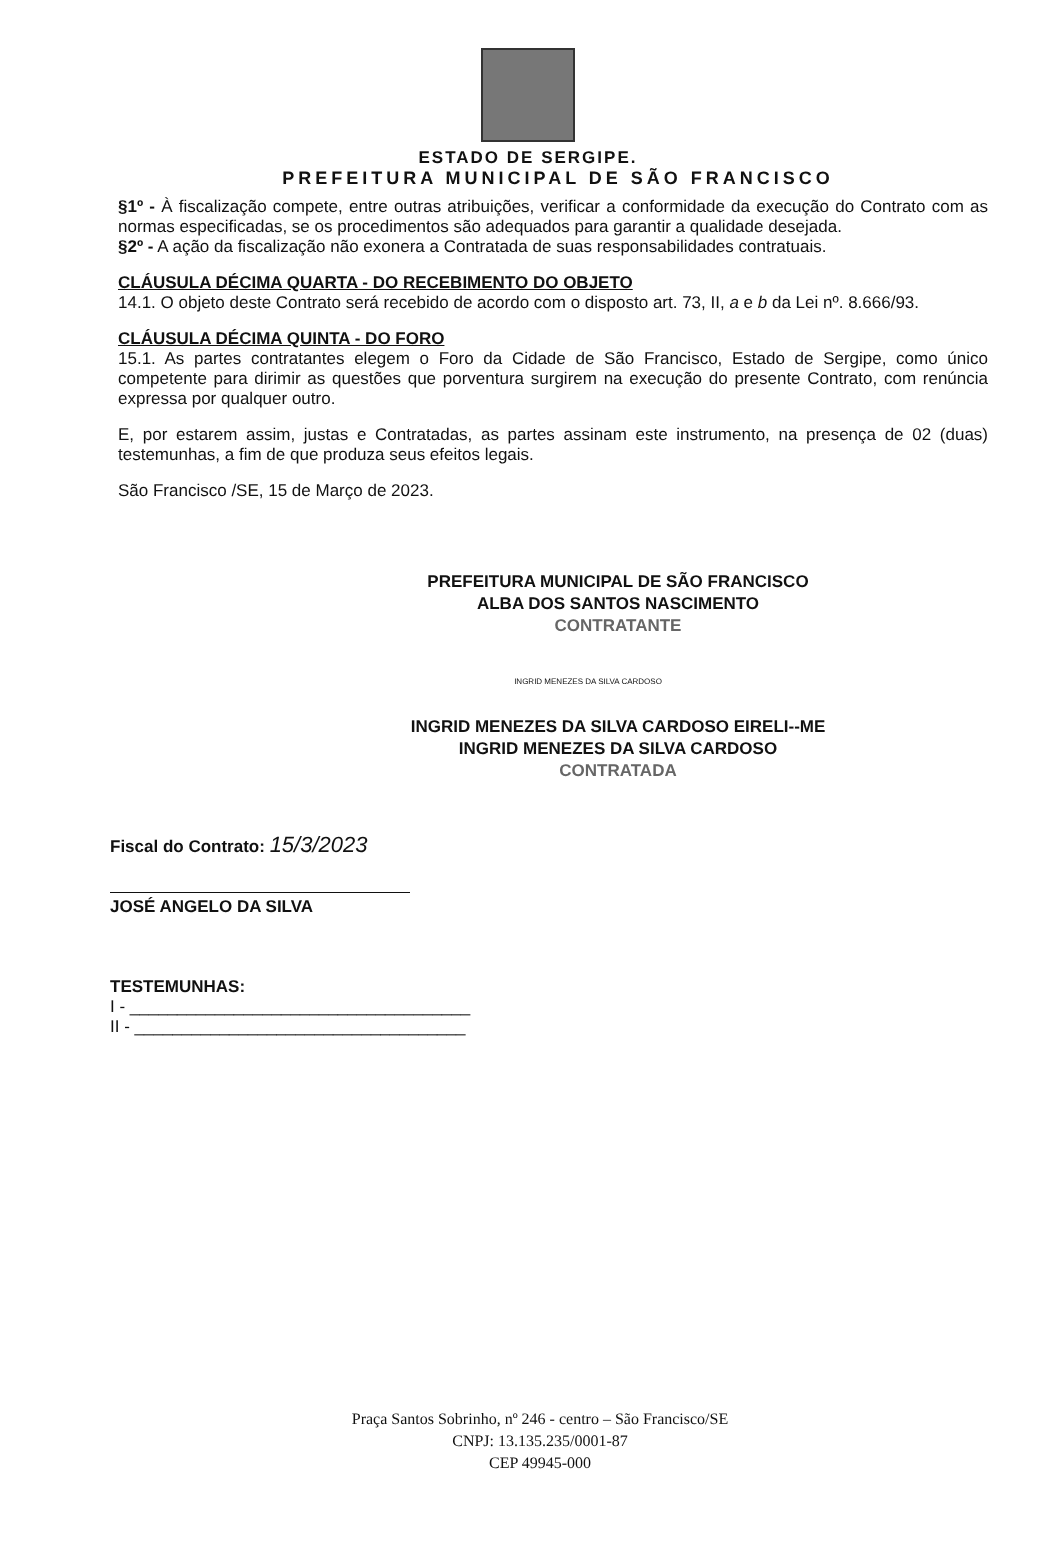ESTADO DE SERGIPE.
PREFEITURA MUNICIPAL DE SÃO FRANCISCO
§1º - À fiscalização compete, entre outras atribuições, verificar a conformidade da execução do Contrato com as normas especificadas, se os procedimentos são adequados para garantir a qualidade desejada.
§2º - A ação da fiscalização não exonera a Contratada de suas responsabilidades contratuais.
CLÁUSULA DÉCIMA QUARTA - DO RECEBIMENTO DO OBJETO
14.1. O objeto deste Contrato será recebido de acordo com o disposto art. 73, II, a e b da Lei nº. 8.666/93.
CLÁUSULA DÉCIMA QUINTA - DO FORO
15.1. As partes contratantes elegem o Foro da Cidade de São Francisco, Estado de Sergipe, como único competente para dirimir as questões que porventura surgirem na execução do presente Contrato, com renúncia expressa por qualquer outro.
E, por estarem assim, justas e Contratadas, as partes assinam este instrumento, na presença de 02 (duas) testemunhas, a fim de que produza seus efeitos legais.
São Francisco /SE, 15 de Março de 2023.
PREFEITURA MUNICIPAL DE SÃO FRANCISCO
ALBA DOS SANTOS NASCIMENTO
CONTRATANTE
INGRID MENEZES DA SILVA CARDOSO
INGRID MENEZES DA SILVA CARDOSO EIRELI--ME
INGRID MENEZES DA SILVA CARDOSO
CONTRATADA
Fiscal do Contrato: 15/3/2023
JOSÉ ANGELO DA SILVA
TESTEMUNHAS:
I - ____________________________________
II - ___________________________________
Praça Santos Sobrinho, nº 246 - centro – São Francisco/SE
CNPJ: 13.135.235/0001-87
CEP 49945-000